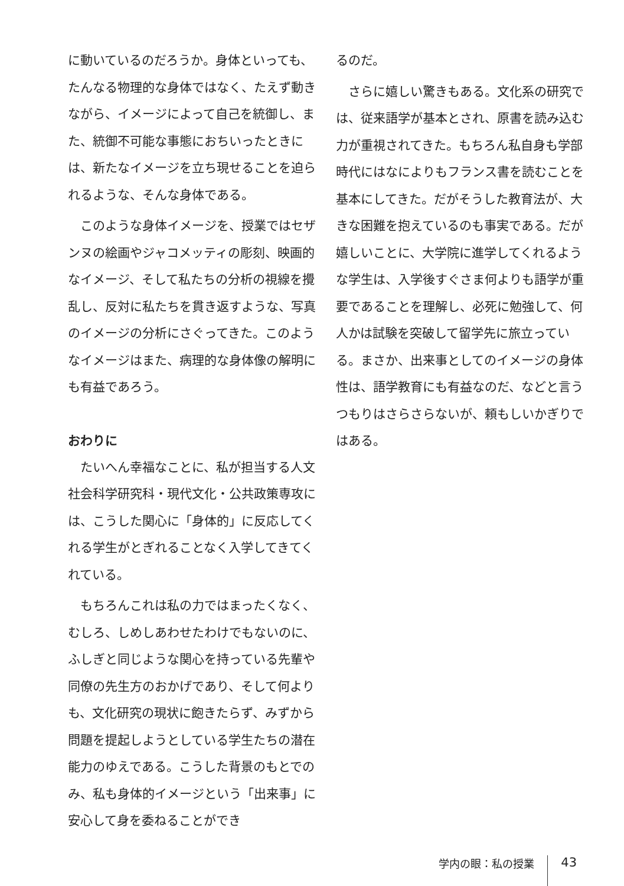に動いているのだろうか。身体といっても、たんなる物理的な身体ではなく、たえず動きながら、イメージによって自己を統御し、また、統御不可能な事態におちいったときには、新たなイメージを立ち現せることを迫られるような、そんな身体である。
このような身体イメージを、授業ではセザンヌの絵画やジャコメッティの彫刻、映画的なイメージ、そして私たちの分析の視線を攪乱し、反対に私たちを貫き返すような、写真のイメージの分析にさぐってきた。このようなイメージはまた、病理的な身体像の解明にも有益であろう。
おわりに
たいへん幸福なことに、私が担当する人文社会科学研究科・現代文化・公共政策専攻には、こうした関心に「身体的」に反応してくれる学生がとぎれることなく入学してきてくれている。
もちろんこれは私の力ではまったくなく、むしろ、しめしあわせたわけでもないのに、ふしぎと同じような関心を持っている先輩や同僚の先生方のおかげであり、そして何よりも、文化研究の現状に飽きたらず、みずから問題を提起しようとしている学生たちの潜在能力のゆえである。こうした背景のもとでのみ、私も身体的イメージという「出来事」に安心して身を委ねることができ
るのだ。
さらに嬉しい驚きもある。文化系の研究では、従来語学が基本とされ、原書を読み込む力が重視されてきた。もちろん私自身も学部時代にはなによりもフランス書を読むことを基本にしてきた。だがそうした教育法が、大きな困難を抱えているのも事実である。だが嬉しいことに、大学院に進学してくれるような学生は、入学後すぐさま何よりも語学が重要であることを理解し、必死に勉強して、何人かは試験を突破して留学先に旅立っている。まさか、出来事としてのイメージの身体性は、語学教育にも有益なのだ、などと言うつもりはさらさらないが、頼もしいかぎりではある。
学内の眼：私の授業 43